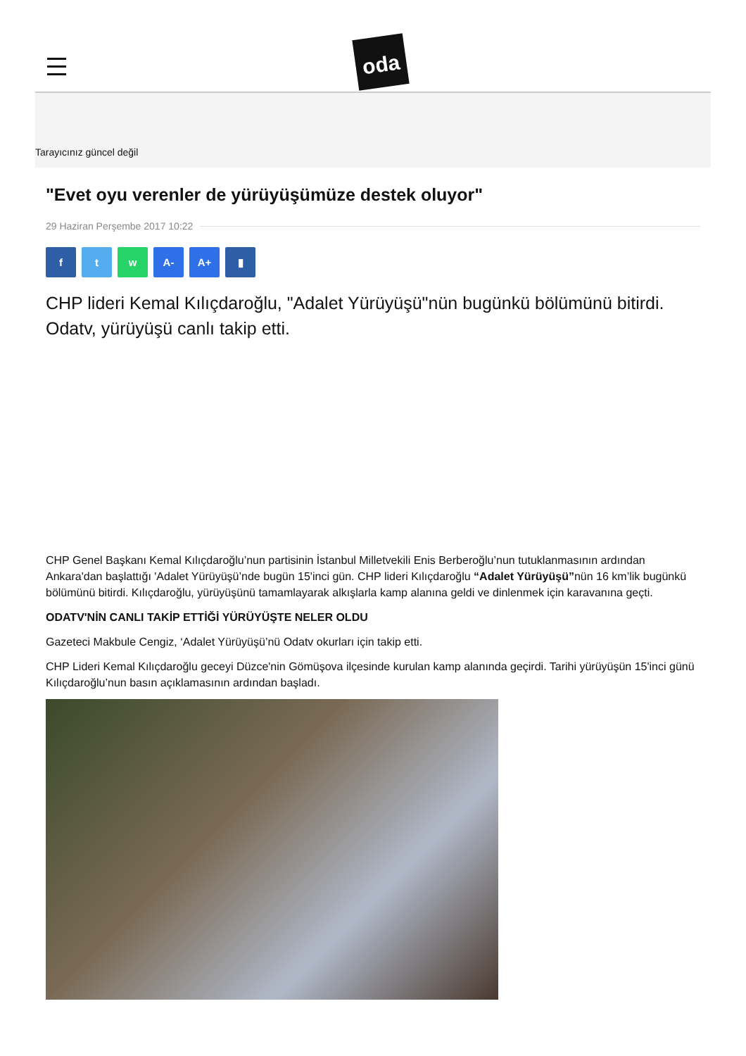oda
Tarayıcınız güncel değil
"Evet oyu verenler de yürüyüşümüze destek oluyor"
29 Haziran Perşembe 2017 10:22
f t w A- A+ ▮
CHP lideri Kemal Kılıçdaroğlu, "Adalet Yürüyüşü"nün bugünkü bölümünü bitirdi. Odatv, yürüyüşü canlı takip etti.
CHP Genel Başkanı Kemal Kılıçdaroğlu’nun partisinin İstanbul Milletvekili Enis Berberoğlu’nun tutuklanmasının ardından Ankara'dan başlattığı 'Adalet Yürüyüşü’nde bugün 15'inci gün. CHP lideri Kılıçdaroğlu “Adalet Yürüyüşü”nün 16 km’lik bugünkü bölümünü bitirdi. Kılıçdaroğlu, yürüyüşünü tamamlayarak alkışlarla kamp alanına geldi ve dinlenmek için karavanına geçti.
ODATV'NİN CANLI TAKİP ETTİĞİ YÜRÜYÜŞTE NELER OLDU
Gazeteci Makbule Cengiz, ‘Adalet Yürüyüşü’nü Odatv okurları için takip etti.
CHP Lideri Kemal Kılıçdaroğlu geceyi Düzce'nin Gömüşova ilçesinde kurulan kamp alanında geçirdi. Tarihi yürüyüşün 15'inci günü Kılıçdaroğlu’nun basın açıklamasının ardından başladı.